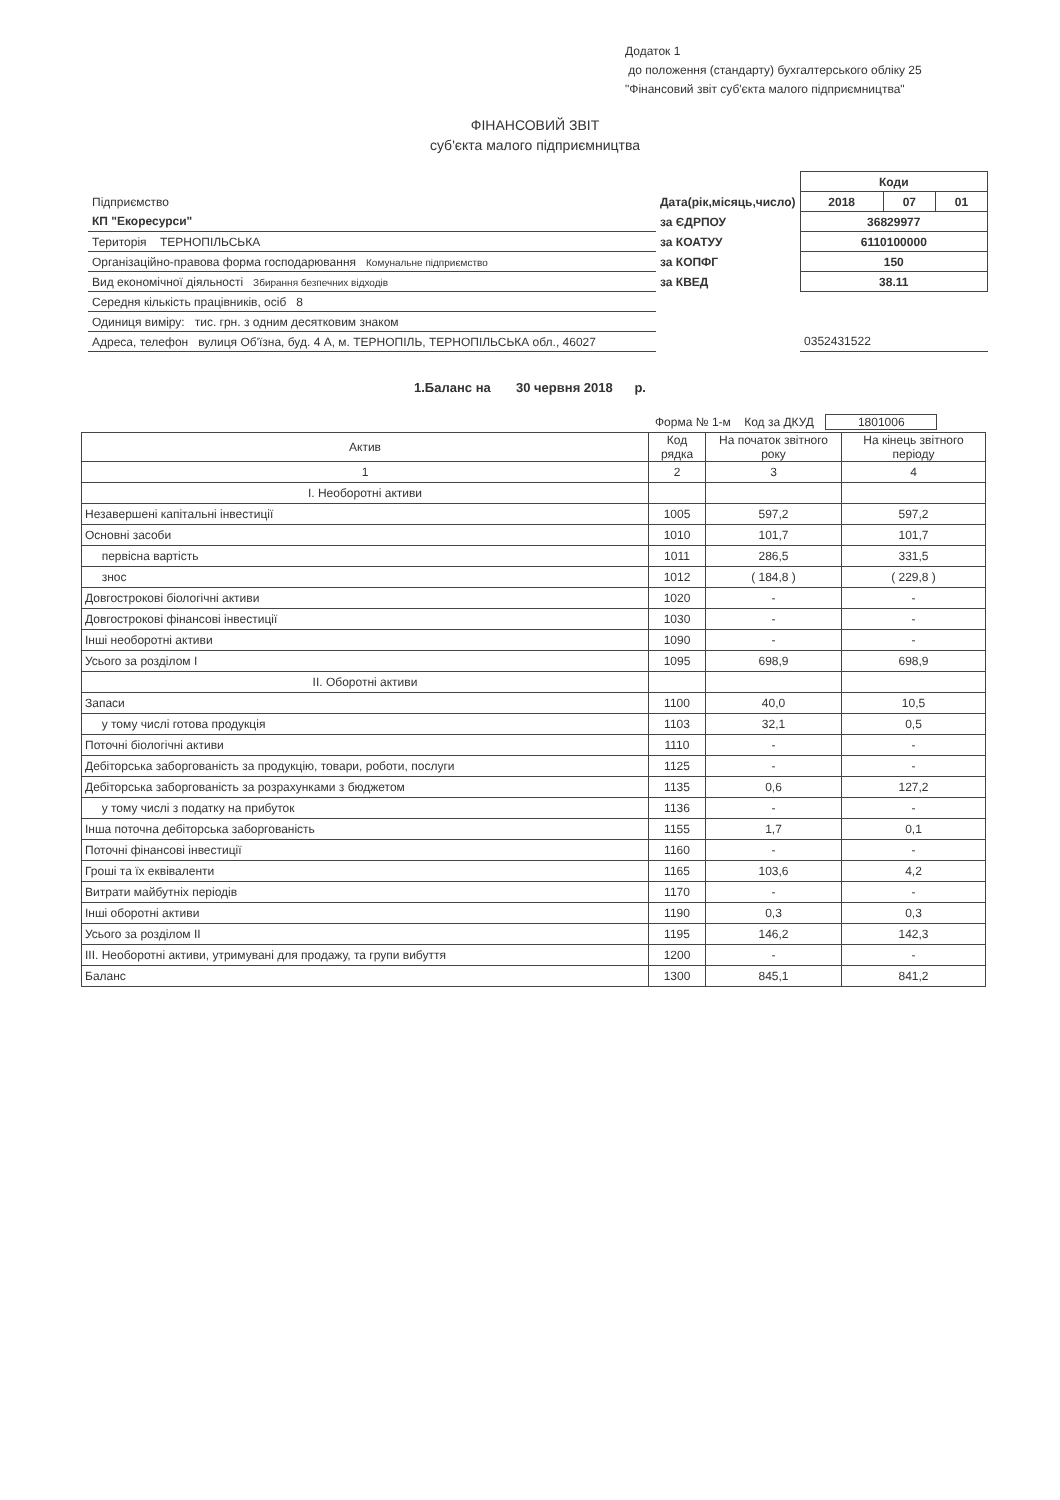Додаток 1
до положення (стандарту) бухгалтерського обліку 25
"Фінансовий звіт суб'єкта малого підприємництва"
ФІНАНСОВИЙ ЗВІТ
суб'єкта малого підприємництва
| | | Коди | | |
| Підприємство | Дата(рік,місяць,число) | 2018 | 07 | 01 |
| КП "Екоресурси" | за ЄДРПОУ | 36829977 | | |
| Територія ТЕРНОПІЛЬСЬКА | за КОАТУУ | 6110100000 | | |
| Організаційно-правова форма господарювання Комунальне підприємство | за КОПФГ | 150 | | |
| Вид економічної діяльності Збирання безпечних відходів | за КВЕД | 38.11 | | |
| Середня кількість працівників, осіб 8 | | | | |
| Одиниця виміру: тис. грн. з одним десятковим знаком | | | | |
| Адреса, телефон вулиця Об'їзна, буд. 4 А, м. ТЕРНОПІЛЬ, ТЕРНОПІЛЬСЬКА обл., 46027 | | 0352431522 | | |
1.Баланс на 30 червня 2018 р.
Форма № 1-м Код за ДКУД 1801006
| Актив | Код рядка | На початок звітного року | На кінець звітного періоду |
| --- | --- | --- | --- |
| 1 | 2 | 3 | 4 |
| І. Необоротні активи | | | |
| Незавершені капітальні інвестиції | 1005 | 597,2 | 597,2 |
| Основні засоби | 1010 | 101,7 | 101,7 |
| первісна вартість | 1011 | 286,5 | 331,5 |
| знос | 1012 | ( 184,8 ) | ( 229,8 ) |
| Довгострокові біологічні активи | 1020 | - | - |
| Довгострокові фінансові інвестиції | 1030 | - | - |
| Інші необоротні активи | 1090 | - | - |
| Усього за розділом І | 1095 | 698,9 | 698,9 |
| ІІ. Оборотні активи | | | |
| Запаси | 1100 | 40,0 | 10,5 |
| у тому числі готова продукція | 1103 | 32,1 | 0,5 |
| Поточні біологічні активи | 1110 | - | - |
| Дебіторська заборгованість за продукцію, товари, роботи, послуги | 1125 | - | - |
| Дебіторська заборгованість за розрахунками з бюджетом | 1135 | 0,6 | 127,2 |
| у тому числі з податку на прибуток | 1136 | - | - |
| Інша поточна дебіторська заборгованість | 1155 | 1,7 | 0,1 |
| Поточні фінансові інвестиції | 1160 | - | - |
| Гроші та їх еквіваленти | 1165 | 103,6 | 4,2 |
| Витрати майбутніх періодів | 1170 | - | - |
| Інші оборотні активи | 1190 | 0,3 | 0,3 |
| Усього за розділом ІІ | 1195 | 146,2 | 142,3 |
| ІІІ. Необоротні активи, утримувані для продажу, та групи вибуття | 1200 | - | - |
| Баланс | 1300 | 845,1 | 841,2 |